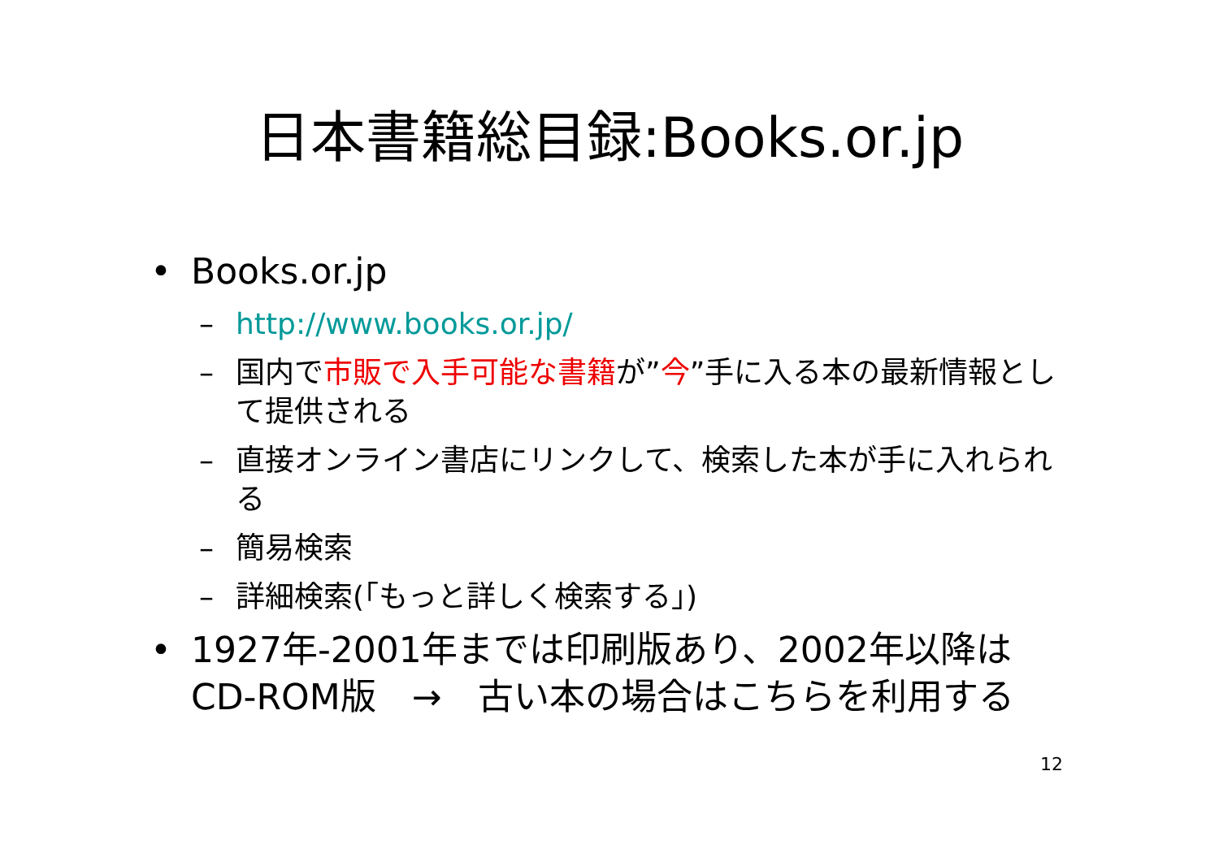日本書籍総目録:Books.or.jp
• Books.or.jp
– http://www.books.or.jp/
– 国内で市販で入手可能な書籍が”今”手に入る本の最新情報として提供される
– 直接オンライン書店にリンクして、検索した本が手に入れられる
– 簡易検索
– 詳細検索(「もっと詳しく検索する」)
• 1927年-2001年までは印刷版あり、2002年以降はCD-ROM版　→　古い本の場合はこちらを利用する
12